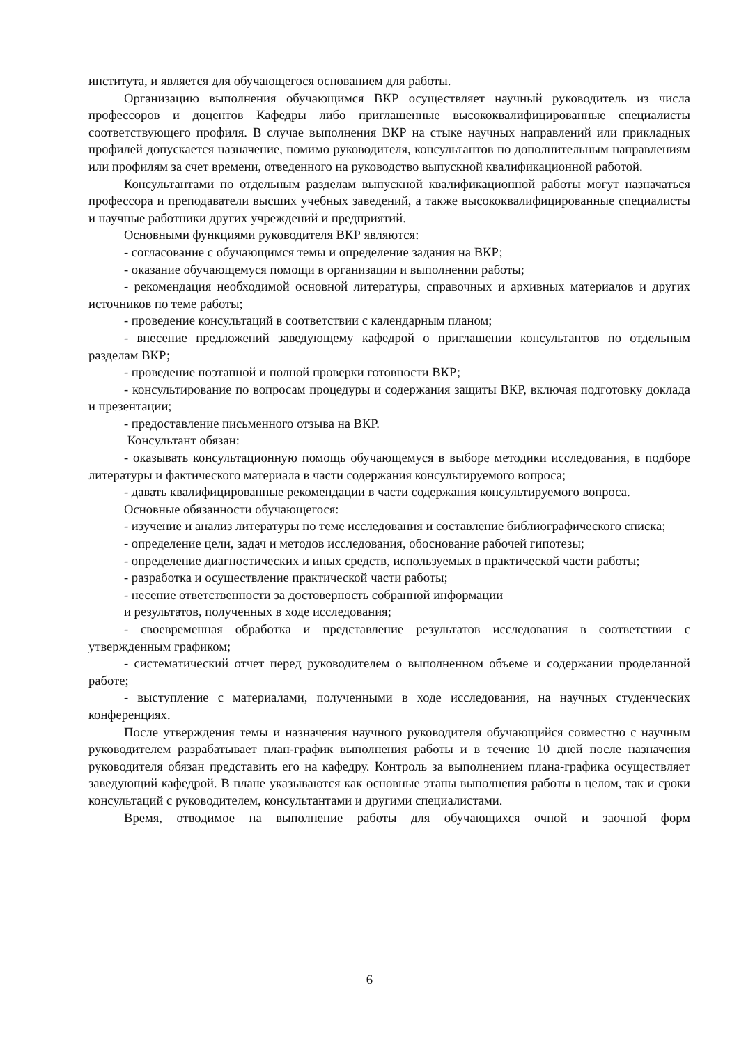института, и является для обучающегося основанием для работы.
Организацию выполнения обучающимся ВКР осуществляет научный руководитель из числа профессоров и доцентов Кафедры либо приглашенные высококвалифицированные специалисты соответствующего профиля. В случае выполнения ВКР на стыке научных направлений или прикладных профилей допускается назначение, помимо руководителя, консультантов по дополнительным направлениям или профилям за счет времени, отведенного на руководство выпускной квалификационной работой.
Консультантами по отдельным разделам выпускной квалификационной работы могут назначаться профессора и преподаватели высших учебных заведений, а также высококвалифицированные специалисты и научные работники других учреждений и предприятий.
Основными функциями руководителя ВКР являются:
- согласование с обучающимся темы и определение задания на ВКР;
- оказание обучающемуся помощи в организации и выполнении работы;
- рекомендация необходимой основной литературы, справочных и архивных материалов и других источников по теме работы;
- проведение консультаций в соответствии с календарным планом;
- внесение предложений заведующему кафедрой о приглашении консультантов по отдельным разделам ВКР;
- проведение поэтапной и полной проверки готовности ВКР;
- консультирование по вопросам процедуры и содержания защиты ВКР, включая подготовку доклада и презентации;
- предоставление письменного отзыва на ВКР.
Консультант обязан:
- оказывать консультационную помощь обучающемуся в выборе методики исследования, в подборе литературы и фактического материала в части содержания консультируемого вопроса;
- давать квалифицированные рекомендации в части содержания консультируемого вопроса.
Основные обязанности обучающегося:
- изучение и анализ литературы по теме исследования и составление библиографического списка;
- определение цели, задач и методов исследования, обоснование рабочей гипотезы;
- определение диагностических и иных средств, используемых в практической части работы;
- разработка и осуществление практической части работы;
- несение ответственности за достоверность собранной информации
и результатов, полученных в ходе исследования;
- своевременная обработка и представление результатов исследования в соответствии с утвержденным графиком;
- систематический отчет перед руководителем о выполненном объеме и содержании проделанной работе;
- выступление с материалами, полученными в ходе исследования, на научных студенческих конференциях.
После утверждения темы и назначения научного руководителя обучающийся совместно с научным руководителем разрабатывает план-график выполнения работы и в течение 10 дней после назначения руководителя обязан представить его на кафедру. Контроль за выполнением плана-графика осуществляет заведующий кафедрой. В плане указываются как основные этапы выполнения работы в целом, так и сроки консультаций с руководителем, консультантами и другими специалистами.
Время, отводимое на выполнение работы для обучающихся очной и заочной форм
6